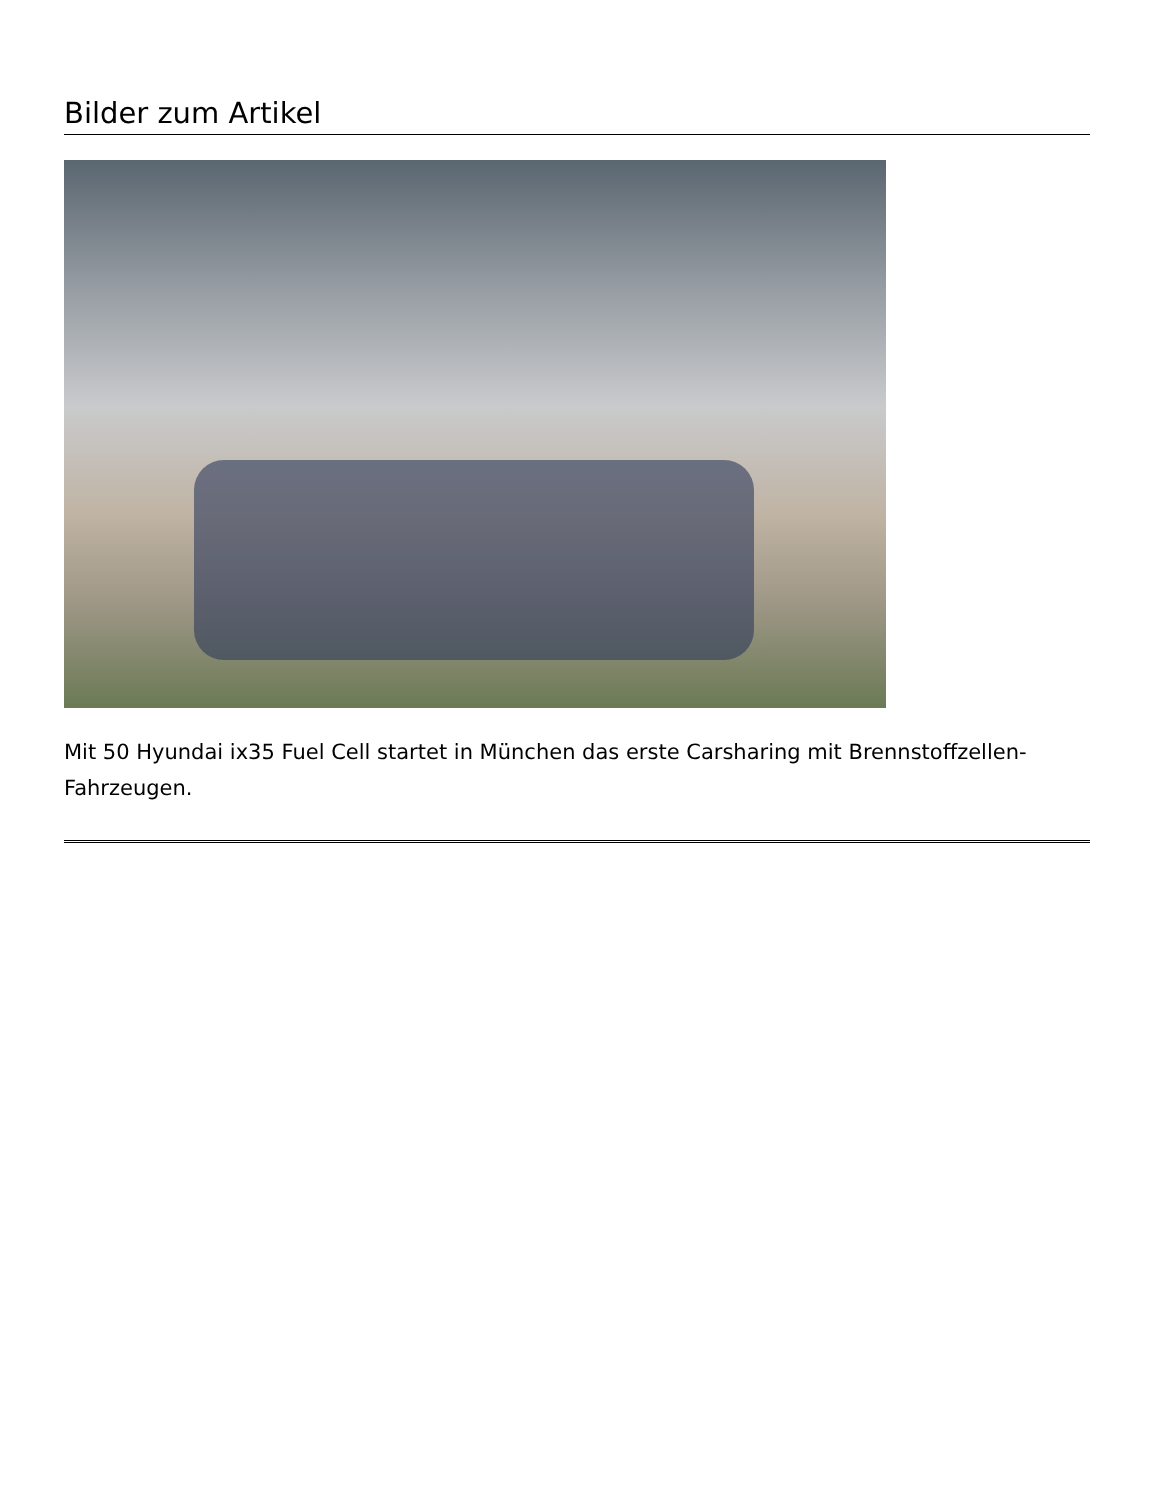Bilder zum Artikel
Mit 50 Hyundai ix35 Fuel Cell startet in München das erste Carsharing mit Brennstoffzellen-Fahrzeugen.